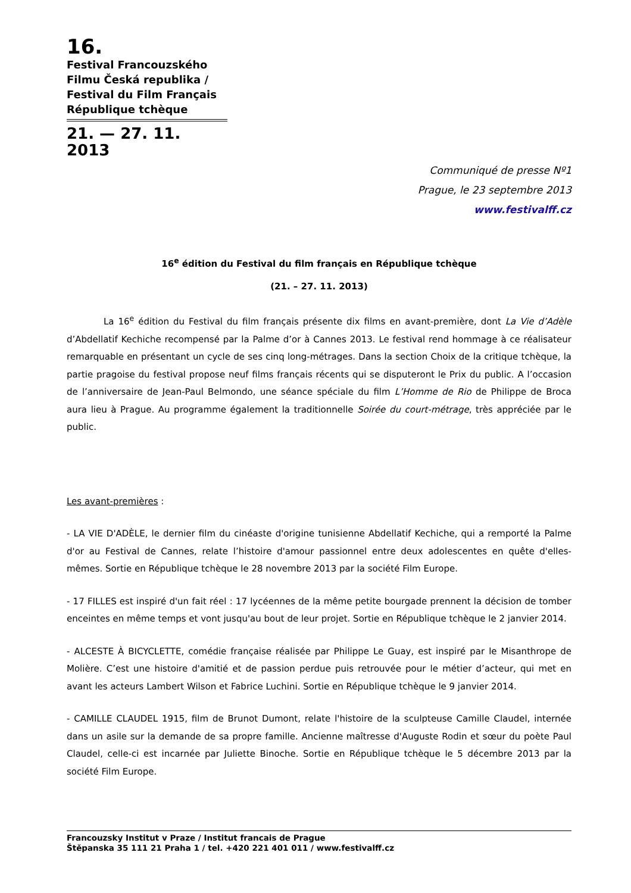16.
Festival Francouzského Filmu Česká republika / Festival du Film Français République tchèque
21. — 27. 11. 2013
Communiqué de presse Nº1
Prague, le 23 septembre 2013
www.festivalff.cz
16<sup>e</sup> édition du Festival du film français en République tchèque
(21. – 27. 11. 2013)
La 16<sup>e</sup> édition du Festival du film français présente dix films en avant-première, dont La Vie d’Adèle d’Abdellatif Kechiche recompensé par la Palme d’or à Cannes 2013. Le festival rend hommage à ce réalisateur remarquable en présentant un cycle de ses cinq long-métrages. Dans la section Choix de la critique tchèque, la partie pragoise du festival propose neuf films français récents qui se disputeront le Prix du public. A l’occasion de l’anniversaire de Jean-Paul Belmondo, une séance spéciale du film L’Homme de Rio de Philippe de Broca aura lieu à Prague. Au programme également la traditionnelle Soirée du court-métrage, très appréciée par le public.
Les avant-premières :
- LA VIE D'ADÈLE, le dernier film du cinéaste d'origine tunisienne Abdellatif Kechiche, qui a remporté la Palme d'or au Festival de Cannes, relate l’histoire d'amour passionnel entre deux adolescentes en quête d'elles-mêmes. Sortie en République tchèque le 28 novembre 2013 par la société Film Europe.
- 17 FILLES est inspiré d'un fait réel : 17 lycéennes de la même petite bourgade prennent la décision de tomber enceintes en même temps et vont jusqu'au bout de leur projet. Sortie en République tchèque le 2 janvier 2014.
- ALCESTE À BICYCLETTE, comédie française réalisée par Philippe Le Guay, est inspiré par le Misanthrope de Molière. C’est une histoire d'amitié et de passion perdue puis retrouvée pour le métier d’acteur, qui met en avant les acteurs Lambert Wilson et Fabrice Luchini. Sortie en République tchèque le 9 janvier 2014.
- CAMILLE CLAUDEL 1915, film de Brunot Dumont, relate l'histoire de la sculpteuse Camille Claudel, internée dans un asile sur la demande de sa propre famille. Ancienne maîtresse d'Auguste Rodin et sœur du poète Paul Claudel, celle-ci est incarnée par Juliette Binoche. Sortie en République tchèque le 5 décembre 2013 par la société Film Europe.
Francouzsky Institut v Praze / Institut francais de Prague
Štěpanska 35 111 21 Praha 1 / tel. +420 221 401 011 / www.festivalff.cz